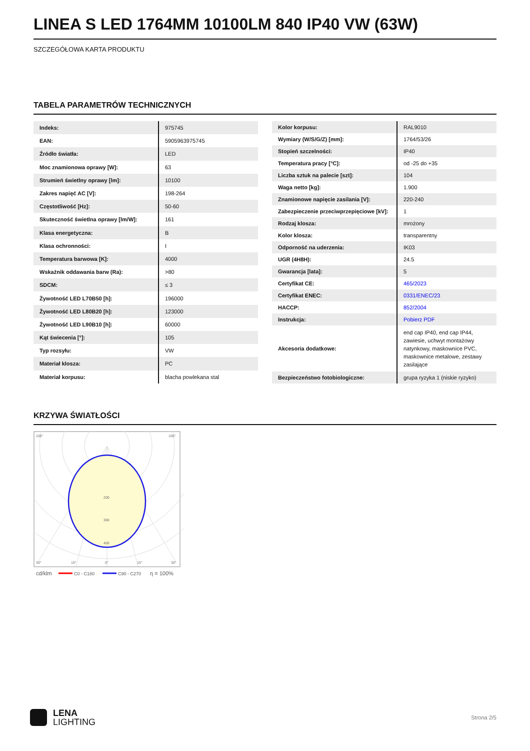LINEA S LED 1764MM 10100LM 840 IP40 VW (63W)
SZCZEGÓŁOWA KARTA PRODUKTU
TABELA PARAMETRÓW TECHNICZNYCH
| Indeks: | 975745 |
| EAN: | 5905963975745 |
| Źródło światła: | LED |
| Moc znamionowa oprawy [W]: | 63 |
| Strumień świetlny oprawy [lm]: | 10100 |
| Zakres napięć AC [V]: | 198-264 |
| Częstotliwość [Hz]: | 50-60 |
| Skuteczność świetlna oprawy [lm/W]: | 161 |
| Klasa energetyczna: | B |
| Klasa ochronności: | I |
| Temperatura barwowa [K]: | 4000 |
| Wskaźnik oddawania barw (Ra): | >80 |
| SDCM: | ≤ 3 |
| Żywotność LED L70B50 [h]: | 196000 |
| Żywotność LED L80B20 [h]: | 123000 |
| Żywotność LED L90B10 [h]: | 60000 |
| Kąt świecenia [°]: | 105 |
| Typ rozsyłu: | VW |
| Materiał klosza: | PC |
| Materiał korpusu: | blacha powlekana stal |
| Kolor korpusu: | RAL9010 |
| Wymiary (W/S/G/Z) [mm]: | 1764/53/26 |
| Stopień szczelności: | IP40 |
| Temperatura pracy [°C]: | od -25 do +35 |
| Liczba sztuk na palecie [szt]: | 104 |
| Waga netto [kg]: | 1.900 |
| Znamionowe napięcie zasilania [V]: | 220-240 |
| Zabezpieczenie przeciwprzepięciowe [kV]: | 1 |
| Rodzaj klosza: | mrożony |
| Kolor klosza: | transparentny |
| Odporność na uderzenia: | IK03 |
| UGR (4H8H): | 24.5 |
| Gwarancja [lata]: | 5 |
| Certyfikat CE: | 465/2023 |
| Certyfikat ENEC: | 0331/ENEC/23 |
| HACCP: | 852/2004 |
| Instrukcja: | Pobierz PDF |
| Akcesoria dodatkowe: | end cap IP40, end cap IP44, zawiesie, uchwyt montażowy natynkowy, maskownice PVC, maskownice metalowe, zestawy zasilające |
| Bezpieczeństwo fotobiologiczne: | grupa ryzyka 1 (niskie ryzyko) |
KRZYWA ŚWIATŁOŚCI
200
300
400
105°
105°
30°
15°
0°
15°
30°
cd/klm
C0 - C180
C90 - C270
η = 100%
LENA
LIGHTING
Strona 2/5